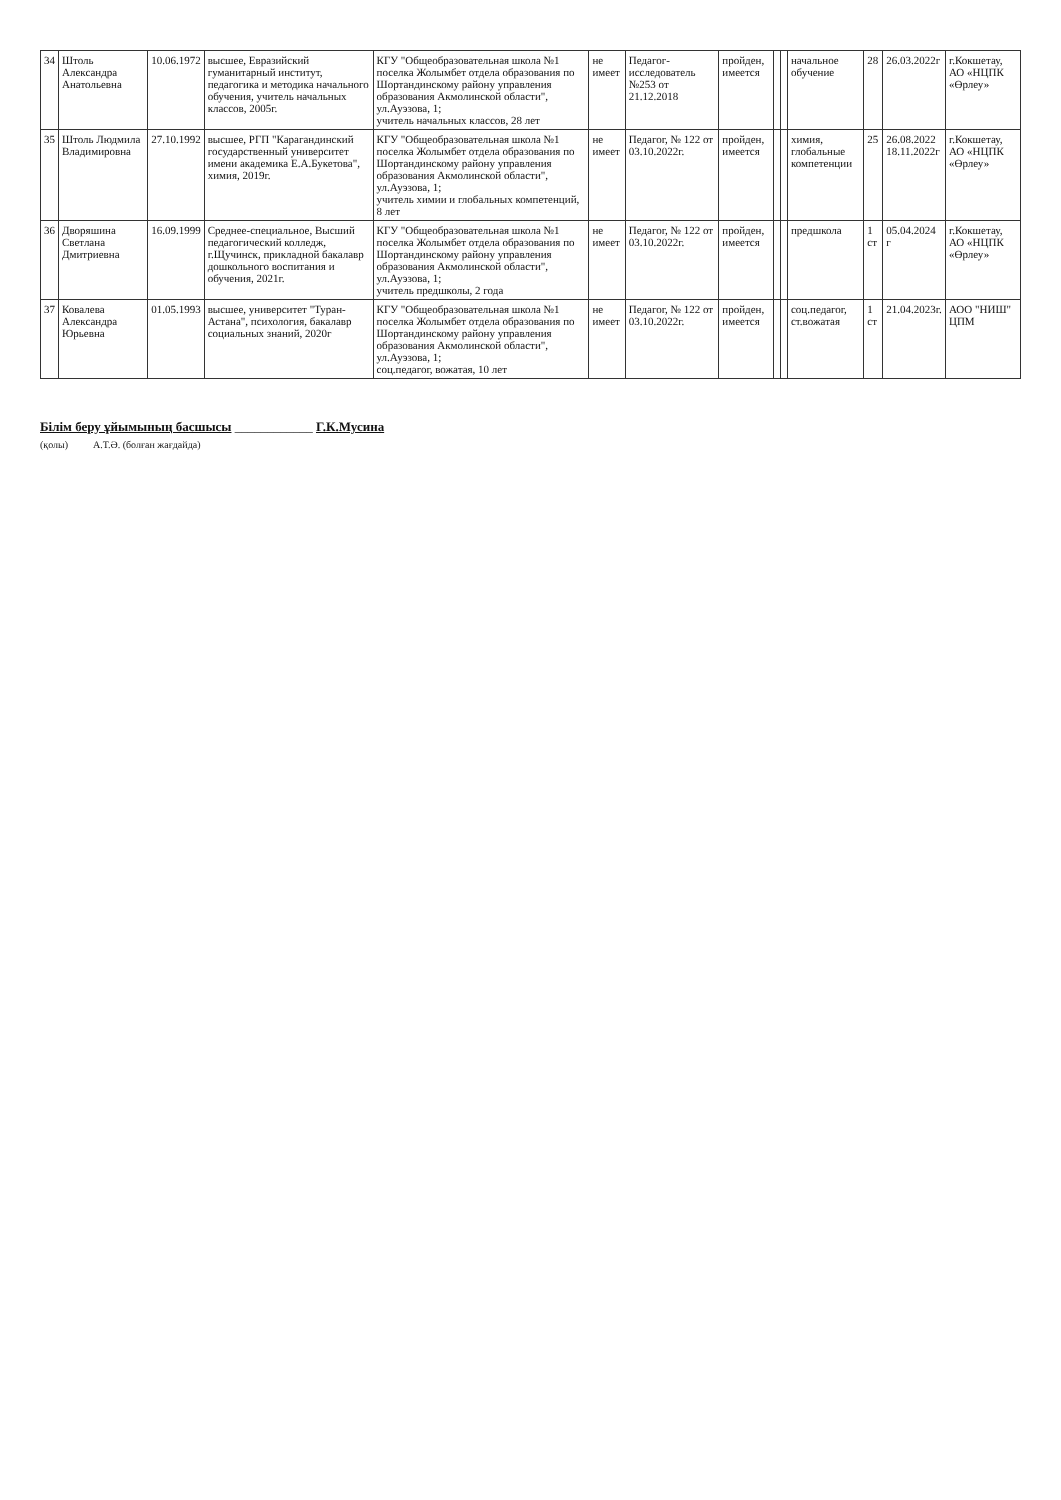| 34 | Штоль Александра Анатольевна | 10.06.1972 | высшее, Евразийский гуманитарный институт, педагогика и методика начального обучения, учитель начальных классов, 2005г. | КГУ "Общеобразовательная школа №1 поселка Жолымбет отдела образования по Шортандинскому району управления образования Акмолинской области", ул.Ауэзова, 1; учитель начальных классов, 28 лет | не имеет | Педагог-исследователь №253 от 21.12.2018 | пройден, имеется | | | начальное обучение | 28 | 26.03.2022г | г.Кокшетау, АО «НЦПК «Өрлеу» |
| 35 | Штоль Людмила Владимировна | 27.10.1992 | высшее, РГП "Карагандинский государственный университет имени академика Е.А.Букетова", химия, 2019г. | КГУ "Общеобразовательная школа №1 поселка Жолымбет отдела образования по Шортандинскому району управления образования Акмолинской области", ул.Ауэзова, 1; учитель химии и глобальных компетенций, 8 лет | не имеет | Педагог, № 122 от 03.10.2022г. | пройден, имеется | | | химия, глобальные компетенции | 25 | 26.08.2022 18.11.2022г | г.Кокшетау, АО «НЦПК «Өрлеу» |
| 36 | Дворяшина Светлана Дмитриевна | 16.09.1999 | Среднее-специальное, Высший педагогический колледж, г.Щучинск, прикладной бакалавр дошкольного воспитания и обучения, 2021г. | КГУ "Общеобразовательная школа №1 поселка Жолымбет отдела образования по Шортандинскому району управления образования Акмолинской области", ул.Ауэзова, 1; учитель предшколы, 2 года | не имеет | Педагог, № 122 от 03.10.2022г. | пройден, имеется | | | предшкола | 1 ст | 05.04.2024 г | г.Кокшетау, АО «НЦПК «Өрлеу» |
| 37 | Ковалева Александра Юрьевна | 01.05.1993 | высшее, университет "Туран-Астана", психология, бакалавр социальных знаний, 2020г | КГУ "Общеобразовательная школа №1 поселка Жолымбет отдела образования по Шортандинскому району управления образования Акмолинской области", ул.Ауэзова, 1; соц.педагог, вожатая, 10 лет | не имеет | Педагог, № 122 от 03.10.2022г. | пройден, имеется | | | соц.педагог, ст.вожатая | 1 ст | 21.04.2023г. | АОО "НИШ" ЦПМ |
Білім беру ұйымының басшысы ____________ Г.К.Мусина
(қолы) А.Т.Ә. (болған жағдайда)